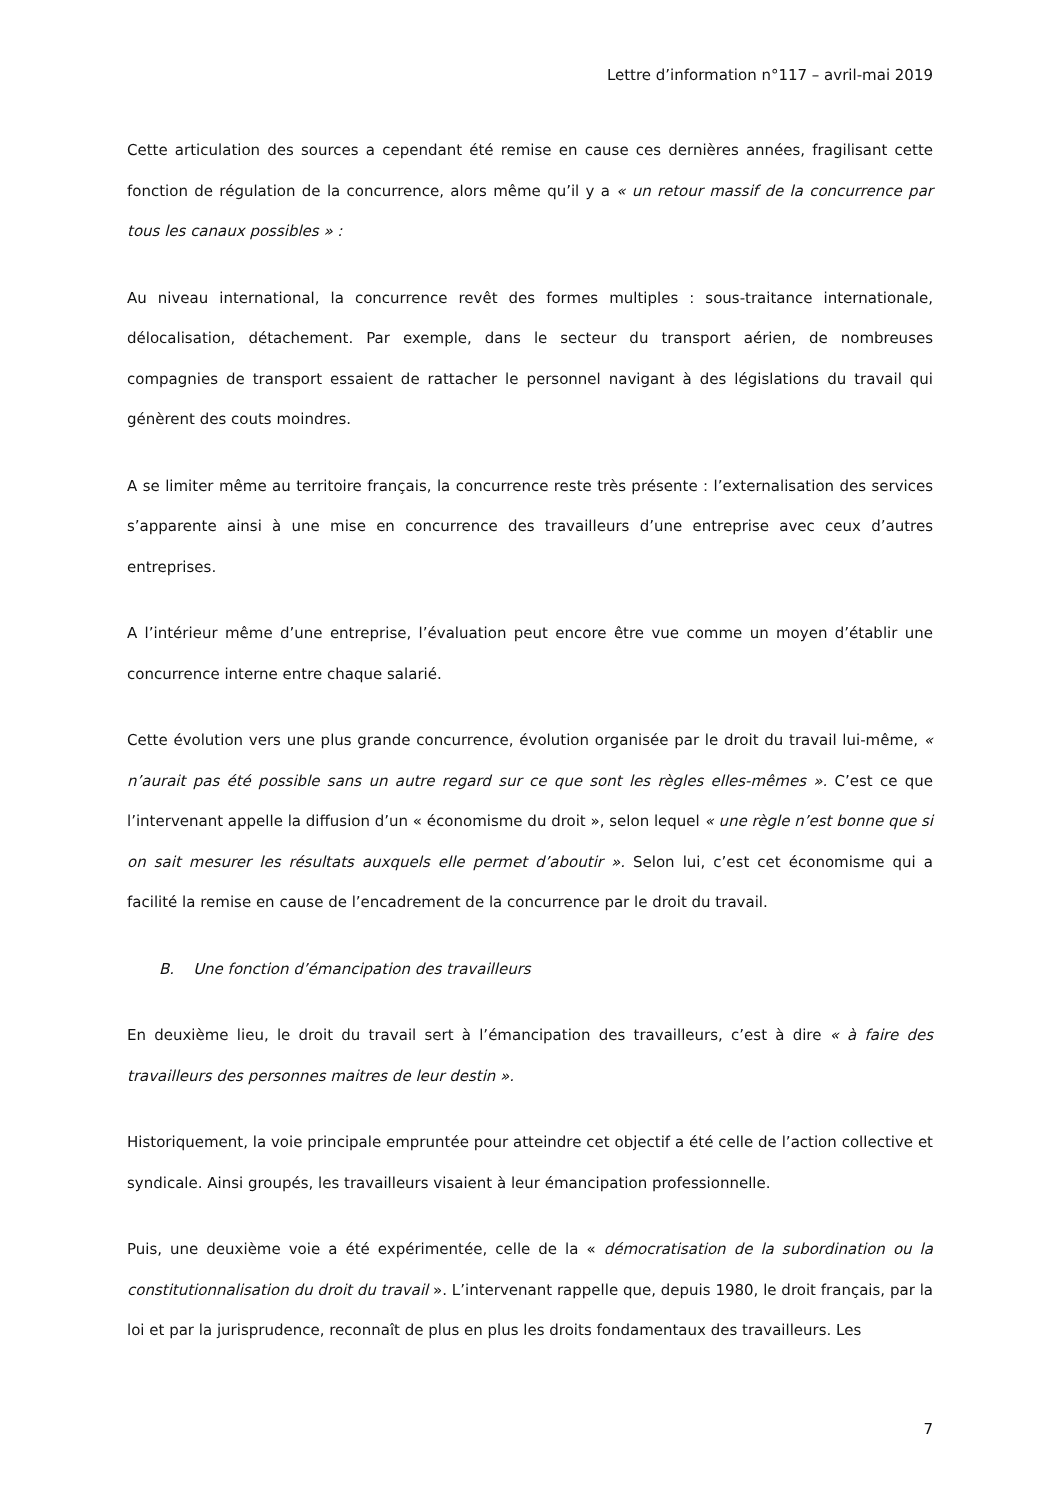Lettre d’information n°117 – avril-mai 2019
Cette articulation des sources a cependant été remise en cause ces dernières années, fragilisant cette fonction de régulation de la concurrence, alors même qu’il y a « un retour massif de la concurrence par tous les canaux possibles » :
Au niveau international, la concurrence revêt des formes multiples : sous-traitance internationale, délocalisation, détachement. Par exemple, dans le secteur du transport aérien, de nombreuses compagnies de transport essaient de rattacher le personnel navigant à des législations du travail qui génèrent des couts moindres.
A se limiter même au territoire français, la concurrence reste très présente : l’externalisation des services s’apparente ainsi à une mise en concurrence des travailleurs d’une entreprise avec ceux d’autres entreprises.
A l’intérieur même d’une entreprise, l’évaluation peut encore être vue comme un moyen d’établir une concurrence interne entre chaque salarié.
Cette évolution vers une plus grande concurrence, évolution organisée par le droit du travail lui-même, « n’aurait pas été possible sans un autre regard sur ce que sont les règles elles-mêmes ». C’est ce que l’intervenant appelle la diffusion d’un « économisme du droit », selon lequel « une règle n’est bonne que si on sait mesurer les résultats auxquels elle permet d’aboutir ». Selon lui, c’est cet économisme qui a facilité la remise en cause de l’encadrement de la concurrence par le droit du travail.
B. Une fonction d’émancipation des travailleurs
En deuxième lieu, le droit du travail sert à l’émancipation des travailleurs, c’est à dire « à faire des travailleurs des personnes maitres de leur destin ».
Historiquement, la voie principale empruntée pour atteindre cet objectif a été celle de l’action collective et syndicale. Ainsi groupés, les travailleurs visaient à leur émancipation professionnelle.
Puis, une deuxième voie a été expérimentée, celle de la « démocratisation de la subordination ou la constitutionnalisation du droit du travail ». L’intervenant rappelle que, depuis 1980, le droit français, par la loi et par la jurisprudence, reconnaît de plus en plus les droits fondamentaux des travailleurs. Les
7